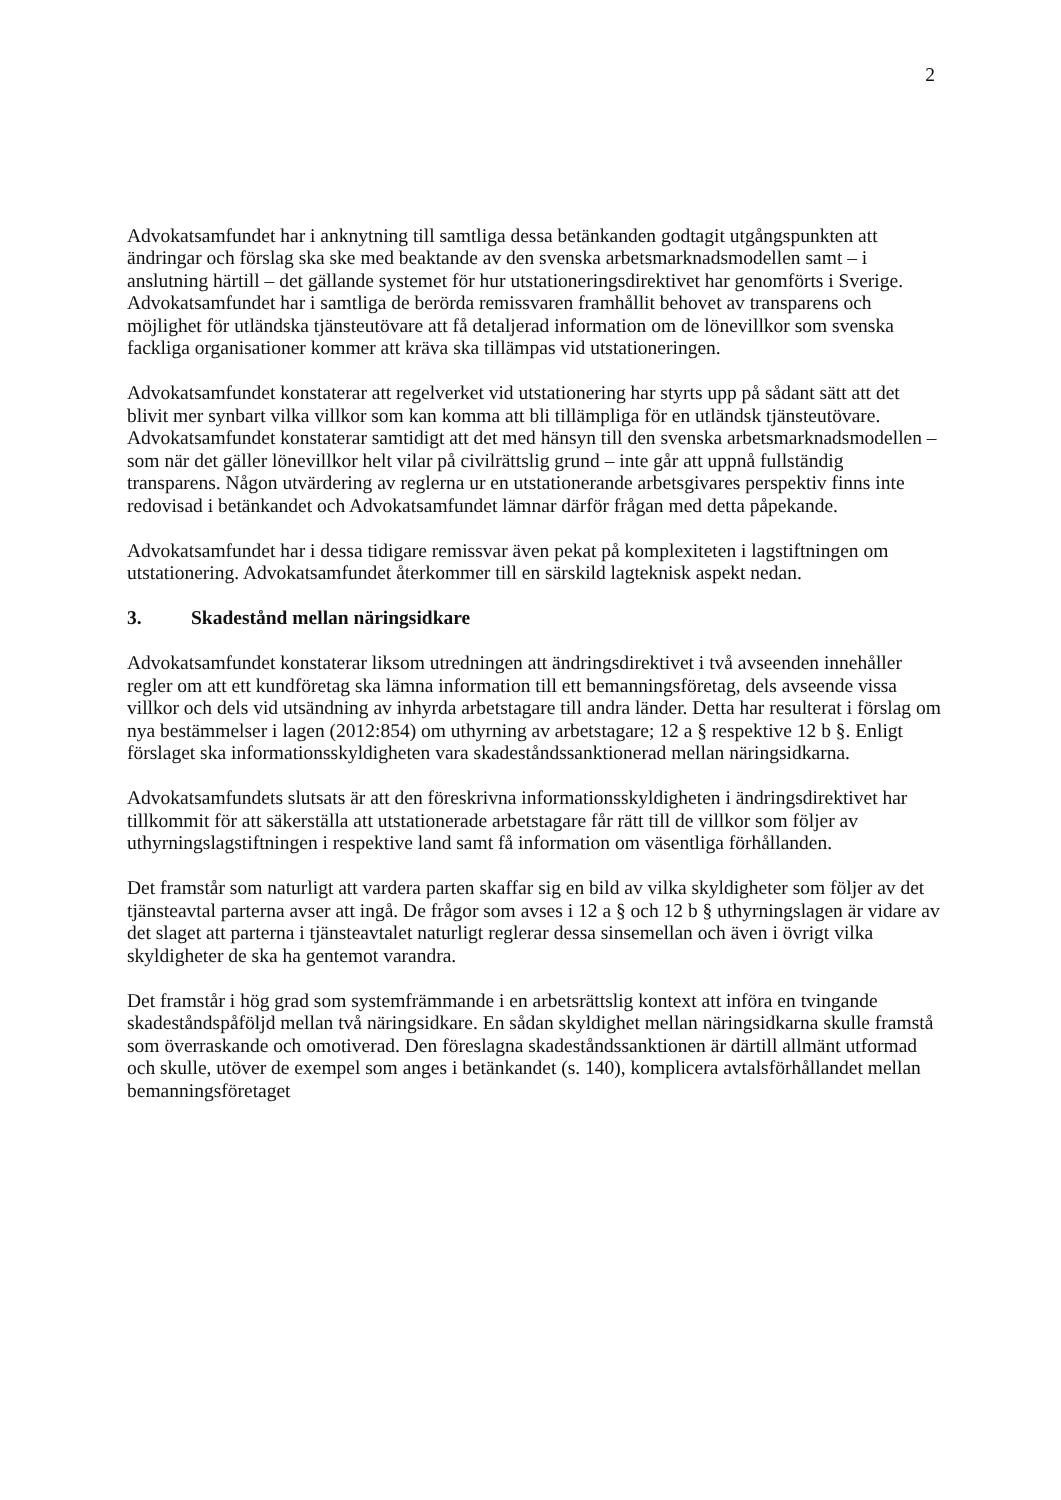2
Advokatsamfundet har i anknytning till samtliga dessa betänkanden godtagit utgångspunkten att ändringar och förslag ska ske med beaktande av den svenska arbetsmarknadsmodellen samt – i anslutning härtill – det gällande systemet för hur utstationeringsdirektivet har genomförts i Sverige. Advokatsamfundet har i samtliga de berörda remissvaren framhållit behovet av transparens och möjlighet för utländska tjänsteutövare att få detaljerad information om de lönevillkor som svenska fackliga organisationer kommer att kräva ska tillämpas vid utstationeringen.
Advokatsamfundet konstaterar att regelverket vid utstationering har styrts upp på sådant sätt att det blivit mer synbart vilka villkor som kan komma att bli tillämpliga för en utländsk tjänsteutövare. Advokatsamfundet konstaterar samtidigt att det med hänsyn till den svenska arbetsmarknadsmodellen – som när det gäller lönevillkor helt vilar på civilrättslig grund – inte går att uppnå fullständig transparens. Någon utvärdering av reglerna ur en utstationerande arbetsgivares perspektiv finns inte redovisad i betänkandet och Advokatsamfundet lämnar därför frågan med detta påpekande.
Advokatsamfundet har i dessa tidigare remissvar även pekat på komplexiteten i lagstiftningen om utstationering. Advokatsamfundet återkommer till en särskild lagteknisk aspekt nedan.
3. Skadestånd mellan näringsidkare
Advokatsamfundet konstaterar liksom utredningen att ändringsdirektivet i två avseenden innehåller regler om att ett kundföretag ska lämna information till ett bemanningsföretag, dels avseende vissa villkor och dels vid utsändning av inhyrda arbetstagare till andra länder. Detta har resulterat i förslag om nya bestämmelser i lagen (2012:854) om uthyrning av arbetstagare; 12 a § respektive 12 b §. Enligt förslaget ska informationsskyldigheten vara skadeståndssanktionerad mellan näringsidkarna.
Advokatsamfundets slutsats är att den föreskrivna informationsskyldigheten i ändringsdirektivet har tillkommit för att säkerställa att utstationerade arbetstagare får rätt till de villkor som följer av uthyrningslagstiftningen i respektive land samt få information om väsentliga förhållanden.
Det framstår som naturligt att vardera parten skaffar sig en bild av vilka skyldigheter som följer av det tjänsteavtal parterna avser att ingå. De frågor som avses i 12 a § och 12 b § uthyrningslagen är vidare av det slaget att parterna i tjänsteavtalet naturligt reglerar dessa sinsemellan och även i övrigt vilka skyldigheter de ska ha gentemot varandra.
Det framstår i hög grad som systemfrämmande i en arbetsrättslig kontext att införa en tvingande skadeståndspåföljd mellan två näringsidkare. En sådan skyldighet mellan näringsidkarna skulle framstå som överraskande och omotiverad. Den föreslagna skadeståndssanktionen är därtill allmänt utformad och skulle, utöver de exempel som anges i betänkandet (s. 140), komplicera avtalsförhållandet mellan bemanningsföretaget